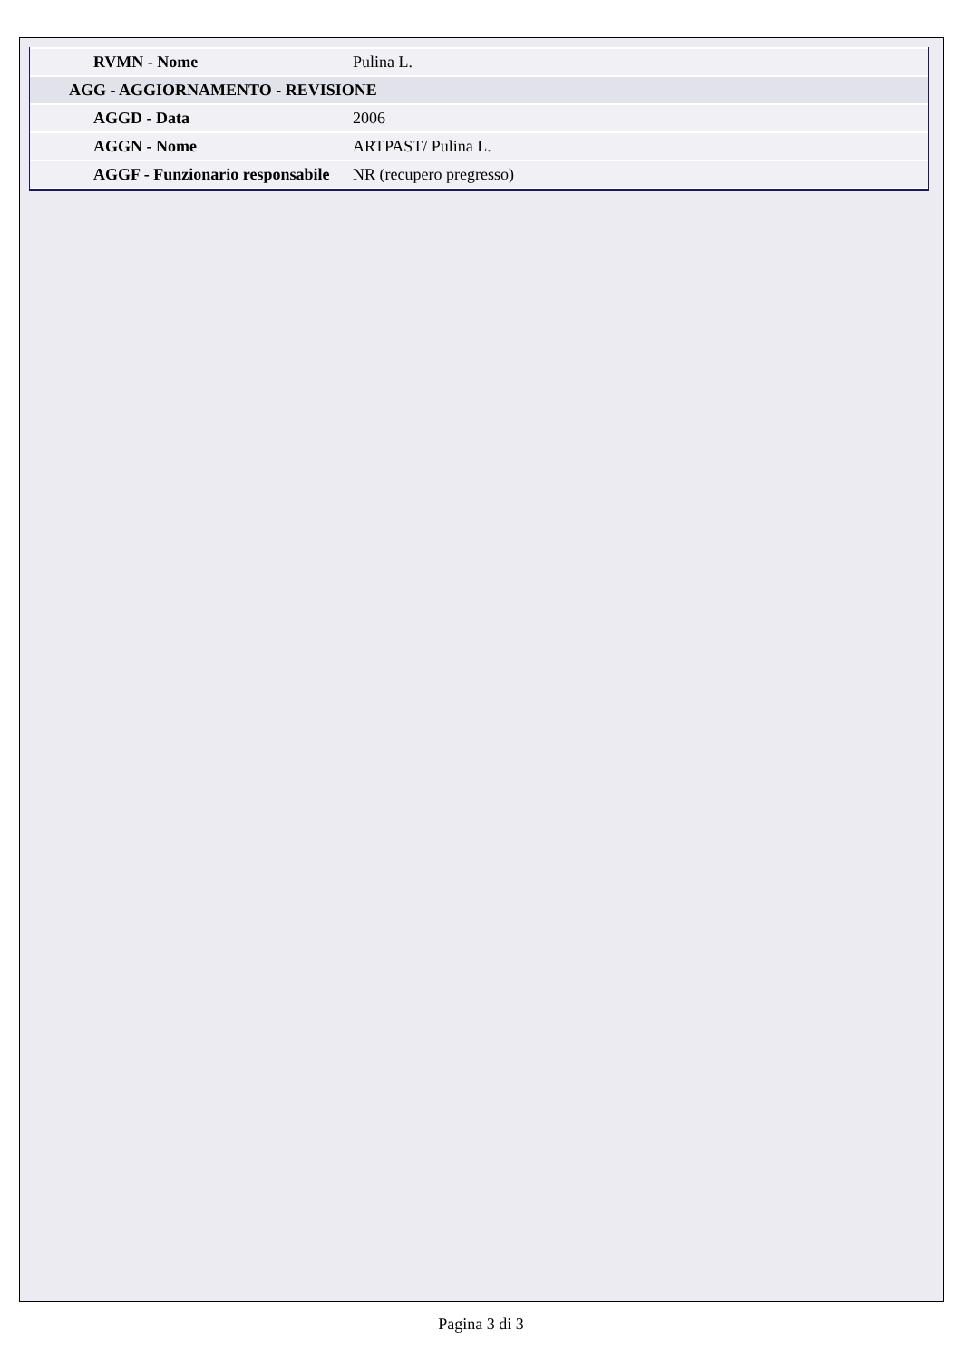| RVMN - Nome | Pulina L. |
| AGG - AGGIORNAMENTO - REVISIONE | |
| AGGD - Data | 2006 |
| AGGN - Nome | ARTPAST/ Pulina L. |
| AGGF - Funzionario responsabile | NR (recupero pregresso) |
Pagina 3 di 3